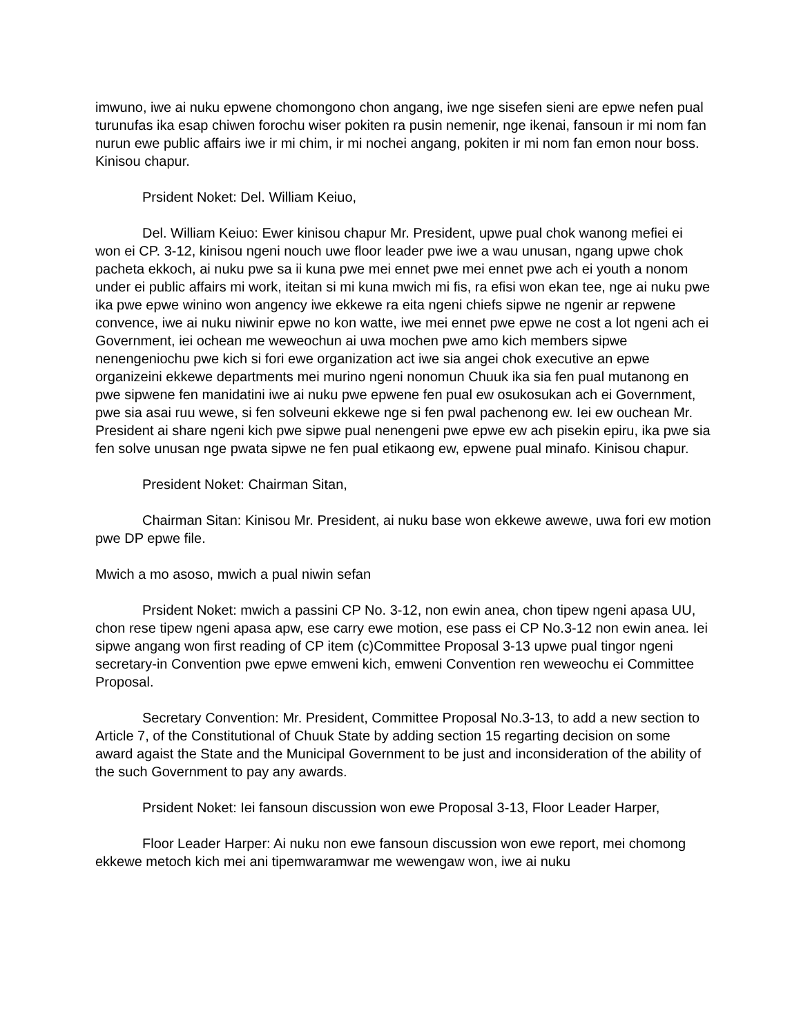imwuno, iwe ai nuku epwene chomongono chon angang, iwe nge sisefen sieni are epwe nefen pual turunufas ika esap chiwen forochu wiser pokiten ra pusin nemenir, nge ikenai, fansoun ir mi nom fan nurun ewe public affairs iwe ir mi chim, ir mi nochei angang, pokiten ir mi nom fan emon nour boss. Kinisou chapur.
Prsident Noket: Del. William Keiuo,
Del. William Keiuo: Ewer kinisou chapur Mr. President, upwe pual chok wanong mefiei ei won ei CP. 3-12, kinisou ngeni nouch uwe floor leader pwe iwe a wau unusan, ngang upwe chok pacheta ekkoch, ai nuku pwe sa ii kuna pwe mei ennet pwe mei ennet pwe ach ei youth a nonom under ei public affairs mi work, iteitan si mi kuna mwich mi fis, ra efisi won ekan tee, nge ai nuku pwe ika pwe epwe winino won angency iwe ekkewe ra eita ngeni chiefs sipwe ne ngenir ar repwene convence, iwe ai nuku niwinir epwe no kon watte, iwe mei ennet pwe epwe ne cost a lot ngeni ach ei Government, iei ochean me weweochun ai uwa mochen pwe amo kich members sipwe nenengeniochu pwe kich si fori ewe organization act iwe sia angei chok executive an epwe organizeini ekkewe departments mei murino ngeni nonomun Chuuk ika sia fen pual mutanong en pwe sipwene fen manidatini iwe ai nuku pwe epwene fen pual ew osukosukan ach ei Government, pwe sia asai ruu wewe, si fen solveuni ekkewe nge si fen pwal pachenong ew. Iei ew ouchean Mr. President ai share ngeni kich pwe sipwe pual nenengeni pwe epwe ew ach pisekin epiru, ika pwe sia fen solve unusan nge pwata sipwe ne fen pual etikaong ew, epwene pual minafo. Kinisou chapur.
President Noket: Chairman Sitan,
Chairman Sitan: Kinisou Mr. President, ai nuku base won ekkewe awewe, uwa fori ew motion pwe DP epwe file.
Mwich a mo asoso, mwich a pual niwin sefan
Prsident Noket: mwich a passini CP No. 3-12, non ewin anea, chon tipew ngeni apasa UU, chon rese tipew ngeni apasa apw, ese carry ewe motion, ese pass ei CP No.3-12 non ewin anea. Iei sipwe angang won first reading of CP item (c)Committee Proposal 3-13 upwe pual tingor ngeni secretary-in Convention pwe epwe emweni kich, emweni Convention ren weweochu ei Committee Proposal.
Secretary Convention: Mr. President, Committee Proposal No.3-13, to add a new section to Article 7, of the Constitutional of Chuuk State by adding section 15 regarting decision on some award agaist the State and the Municipal Government to be just and inconsideration of the ability of the such Government to pay any awards.
Prsident Noket: Iei fansoun discussion won ewe Proposal 3-13, Floor Leader Harper,
Floor Leader Harper: Ai nuku non ewe fansoun discussion won ewe report, mei chomong ekkewe metoch kich mei ani tipemwaramwar me wewengaw won, iwe ai nuku